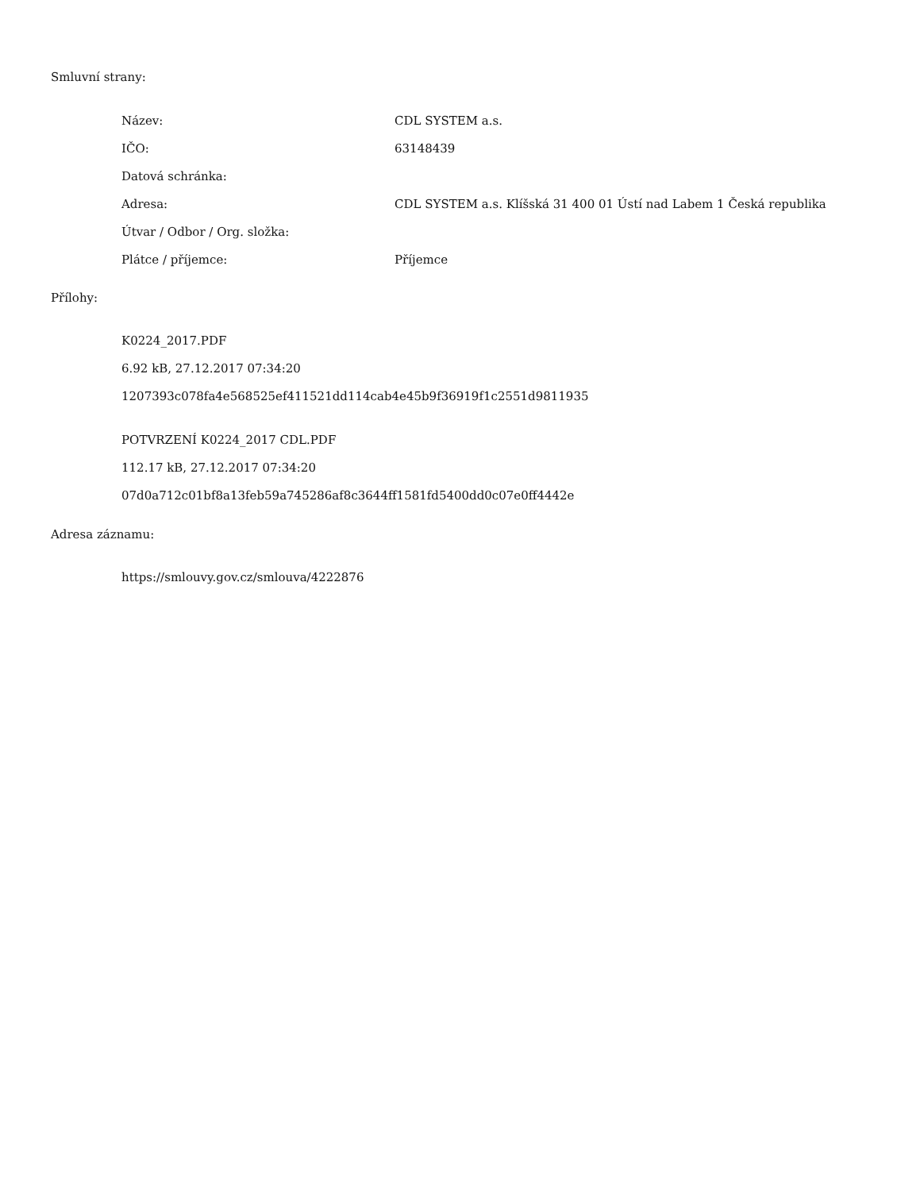Smluvní strany:
| Název: | CDL SYSTEM a.s. |
| IČO: | 63148439 |
| Datová schránka: | |
| Adresa: | CDL SYSTEM a.s. Klíšská 31 400 01 Ústí nad Labem 1 Česká republika |
| Útvar / Odbor / Org. složka: | |
| Plátce / příjemce: | Příjemce |
Přílohy:
K0224_2017.PDF
6.92 kB, 27.12.2017 07:34:20
1207393c078fa4e568525ef411521dd114cab4e45b9f36919f1c2551d9811935
POTVRZENÍ K0224_2017 CDL.PDF
112.17 kB, 27.12.2017 07:34:20
07d0a712c01bf8a13feb59a745286af8c3644ff1581fd5400dd0c07e0ff4442e
Adresa záznamu:
https://smlouvy.gov.cz/smlouva/4222876